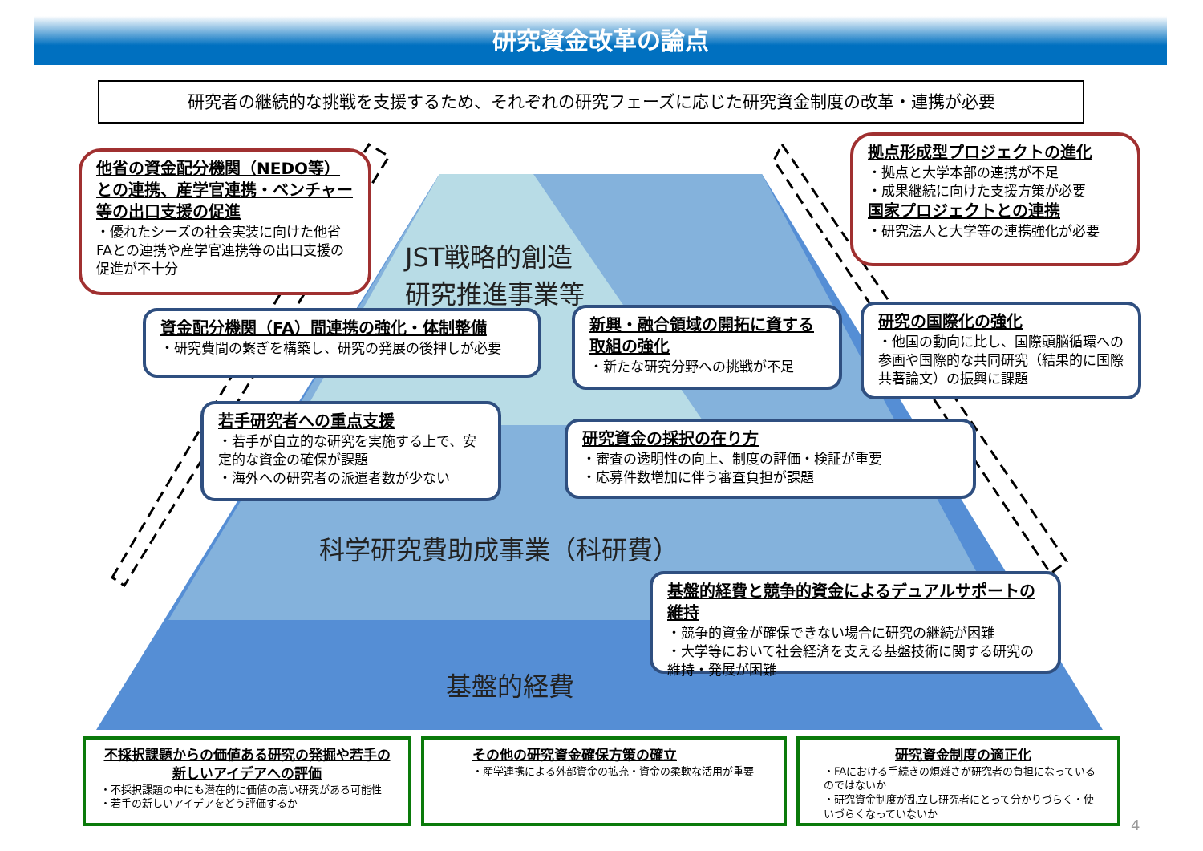研究資金改革の論点
研究者の継続的な挑戦を支援するため、それぞれの研究フェーズに応じた研究資金制度の改革・連携が必要
JST戦略的創造
研究推進事業等
科学研究費助成事業（科研費）
基盤的経費
他省の資金配分機関（NEDO等）との連携、産学官連携・ベンチャー等の出口支援の促進
・優れたシーズの社会実装に向けた他省FAとの連携や産学官連携等の出口支援の促進が不十分
拠点形成型プロジェクトの進化
・拠点と大学本部の連携が不足
・成果継続に向けた支援方策が必要
国家プロジェクトとの連携
・研究法人と大学等の連携強化が必要
資金配分機関（FA）間連携の強化・体制整備
・研究費間の繋ぎを構築し、研究の発展の後押しが必要
新興・融合領域の開拓に資する取組の強化
・新たな研究分野への挑戦が不足
研究の国際化の強化
・他国の動向に比し、国際頭脳循環への参画や国際的な共同研究（結果的に国際共著論文）の振興に課題
若手研究者への重点支援
・若手が自立的な研究を実施する上で、安定的な資金の確保が課題
・海外への研究者の派遣者数が少ない
研究資金の採択の在り方
・審査の透明性の向上、制度の評価・検証が重要
・応募件数増加に伴う審査負担が課題
基盤的経費と競争的資金によるデュアルサポートの維持
・競争的資金が確保できない場合に研究の継続が困難
・大学等において社会経済を支える基盤技術に関する研究の維持・発展が困難
不採択課題からの価値ある研究の発掘や若手の新しいアイデアへの評価
・不採択課題の中にも潜在的に価値の高い研究がある可能性
・若手の新しいアイデアをどう評価するか
その他の研究資金確保方策の確立
・産学連携による外部資金の拡充・資金の柔軟な活用が重要
研究資金制度の適正化
・FAにおける手続きの煩雑さが研究者の負担になっているのではないか
・研究資金制度が乱立し研究者にとって分かりづらく・使いづらくなっていないか
4